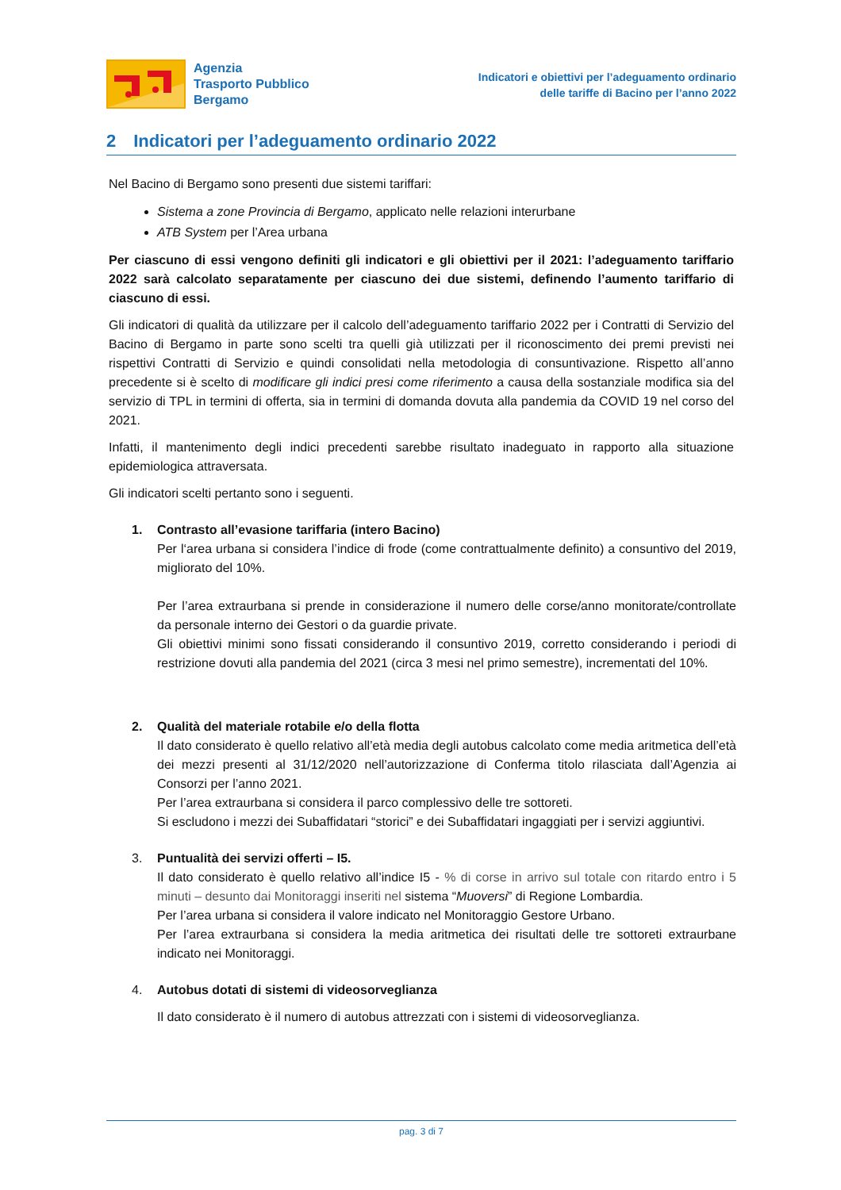Agenzia
Trasporto Pubblico
Bergamo
Indicatori e obiettivi per l’adeguamento ordinario
delle tariffe di Bacino per l’anno 2022
2 Indicatori per l’adeguamento ordinario 2022
Nel Bacino di Bergamo sono presenti due sistemi tariffari:
Sistema a zone Provincia di Bergamo, applicato nelle relazioni interurbane
ATB System per l’Area urbana
Per ciascuno di essi vengono definiti gli indicatori e gli obiettivi per il 2021: l’adeguamento tariffario 2022 sarà calcolato separatamente per ciascuno dei due sistemi, definendo l’aumento tariffario di ciascuno di essi.
Gli indicatori di qualità da utilizzare per il calcolo dell’adeguamento tariffario 2022 per i Contratti di Servizio del Bacino di Bergamo in parte sono scelti tra quelli già utilizzati per il riconoscimento dei premi previsti nei rispettivi Contratti di Servizio e quindi consolidati nella metodologia di consuntivazione. Rispetto all’anno precedente si è scelto di modificare gli indici presi come riferimento a causa della sostanziale modifica sia del servizio di TPL in termini di offerta, sia in termini di domanda dovuta alla pandemia da COVID 19 nel corso del 2021.
Infatti, il mantenimento degli indici precedenti sarebbe risultato inadeguato in rapporto alla situazione epidemiologica attraversata.
Gli indicatori scelti pertanto sono i seguenti.
1. Contrasto all’evasione tariffaria (intero Bacino)
Per l‘area urbana si considera l’indice di frode (come contrattualmente definito) a consuntivo del 2019, migliorato del 10%.
Per l’area extraurbana si prende in considerazione il numero delle corse/anno monitorate/controllate da personale interno dei Gestori o da guardie private.
Gli obiettivi minimi sono fissati considerando il consuntivo 2019, corretto considerando i periodi di restrizione dovuti alla pandemia del 2021 (circa 3 mesi nel primo semestre), incrementati del 10%.
2. Qualità del materiale rotabile e/o della flotta
Il dato considerato è quello relativo all’età media degli autobus calcolato come media aritmetica dell’età dei mezzi presenti al 31/12/2020 nell’autorizzazione di Conferma titolo rilasciata dall’Agenzia ai Consorzi per l’anno 2021.
Per l’area extraurbana si considera il parco complessivo delle tre sottoreti.
Si escludono i mezzi dei Subaffidatari “storici” e dei Subaffidatari ingaggiati per i servizi aggiuntivi.
3. Puntualità dei servizi offerti – I5.
Il dato considerato è quello relativo all’indice I5 - % di corse in arrivo sul totale con ritardo entro i 5 minuti – desunto dai Monitoraggi inseriti nel sistema “Muoversi” di Regione Lombardia.
Per l’area urbana si considera il valore indicato nel Monitoraggio Gestore Urbano.
Per l’area extraurbana si considera la media aritmetica dei risultati delle tre sottoreti extraurbane indicato nei Monitoraggi.
4. Autobus dotati di sistemi di videosorveglianza
Il dato considerato è il numero di autobus attrezzati con i sistemi di videosorveglianza.
pag. 3 di 7